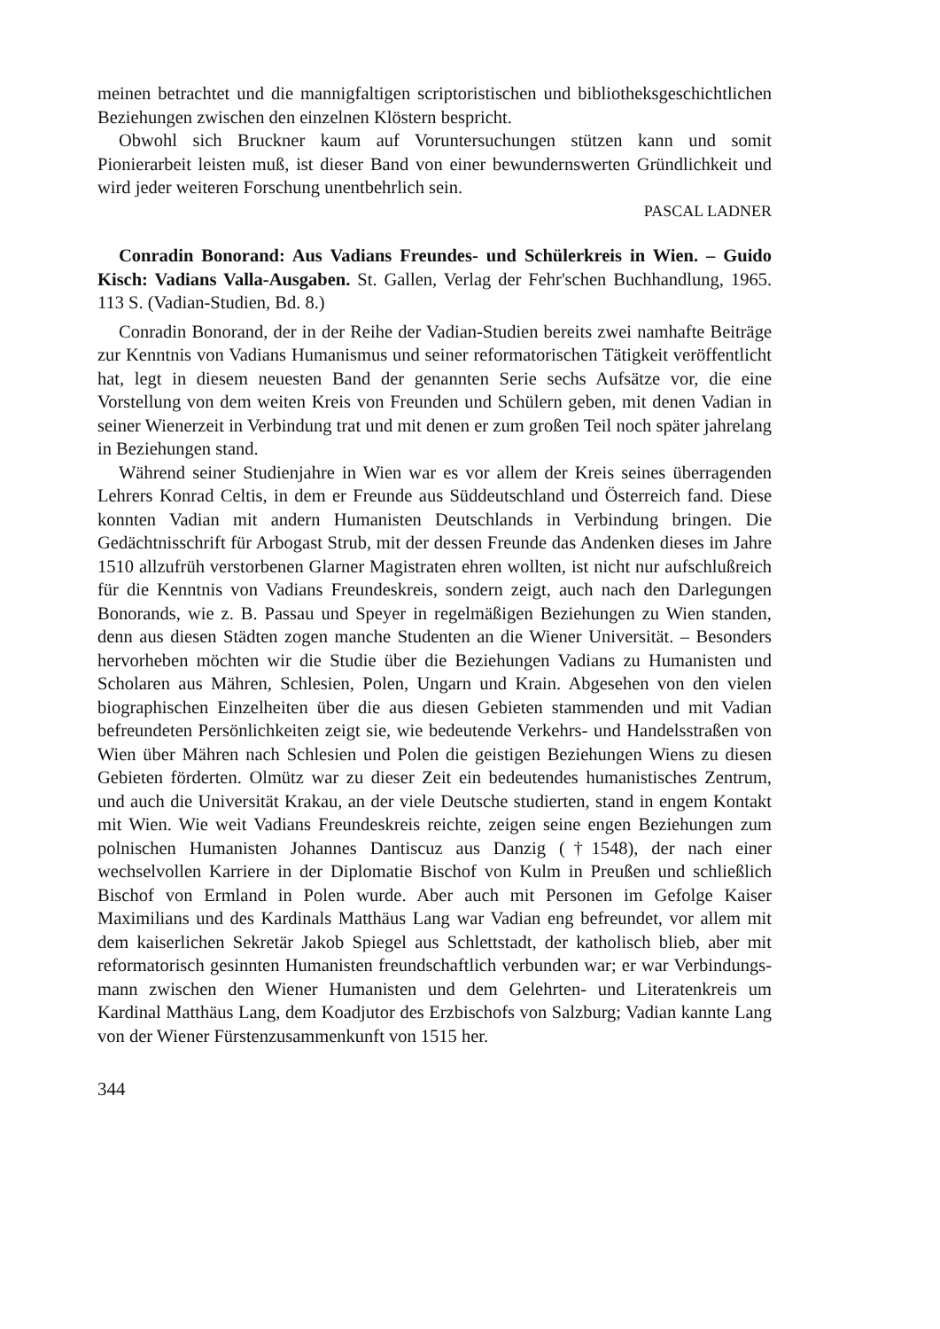meinen betrachtet und die mannigfaltigen scriptoristischen und bibliotheks­geschichtlichen Beziehungen zwischen den einzelnen Klöstern bespricht.
Obwohl sich Bruckner kaum auf Voruntersuchungen stützen kann und somit Pionierarbeit leisten muß, ist dieser Band von einer bewunderns­werten Gründlichkeit und wird jeder weiteren Forschung unentbehrlich sein.
PASCAL LADNER
Conradin Bonorand: Aus Vadians Freundes- und Schülerkreis in Wien. – Guido Kisch: Vadians Valla-Ausgaben. St. Gallen, Verlag der Fehr'schen Buchhandlung, 1965. 113 S. (Vadian-Studien, Bd. 8.)
Conradin Bonorand, der in der Reihe der Vadian-Studien bereits zwei namhafte Beiträge zur Kenntnis von Vadians Humanismus und seiner reformatorischen Tätigkeit veröffentlicht hat, legt in diesem neuesten Band der genannten Serie sechs Aufsätze vor, die eine Vorstellung von dem weiten Kreis von Freunden und Schülern geben, mit denen Vadian in seiner Wiener­zeit in Verbindung trat und mit denen er zum großen Teil noch später jahrelang in Beziehungen stand.
Während seiner Studienjahre in Wien war es vor allem der Kreis seines überragenden Lehrers Konrad Celtis, in dem er Freunde aus Süddeutschland und Österreich fand. Diese konnten Vadian mit andern Humanisten Deutsch­lands in Verbindung bringen. Die Gedächtnisschrift für Arbogast Strub, mit der dessen Freunde das Andenken dieses im Jahre 1510 allzufrüh verstorbenen Glarner Magistraten ehren wollten, ist nicht nur aufschlußreich für die Kenntnis von Vadians Freundeskreis, sondern zeigt, auch nach den Dar­legungen Bonorands, wie z. B. Passau und Speyer in regelmäßigen Be­ziehungen zu Wien standen, denn aus diesen Städten zogen manche Studen­ten an die Wiener Universität. – Besonders hervorheben möchten wir die Studie über die Beziehungen Vadians zu Humanisten und Scholaren aus Mähren, Schlesien, Polen, Ungarn und Krain. Abgesehen von den vielen biographischen Einzelheiten über die aus diesen Gebieten stammenden und mit Vadian befreundeten Persönlichkeiten zeigt sie, wie bedeutende Verkehrs- und Handelsstraßen von Wien über Mähren nach Schlesien und Polen die geistigen Beziehungen Wiens zu diesen Gebieten förderten. Olmütz war zu dieser Zeit ein bedeutendes humanistisches Zentrum, und auch die Universi­tät Krakau, an der viele Deutsche studierten, stand in engem Kontakt mit Wien. Wie weit Vadians Freundeskreis reichte, zeigen seine engen Beziehun­gen zum polnischen Humanisten Johannes Dantiscuz aus Danzig (†1548), der nach einer wechselvollen Karriere in der Diplomatie Bischof von Kulm in Preußen und schließlich Bischof von Ermland in Polen wurde. Aber auch mit Personen im Gefolge Kaiser Maximilians und des Kardinals Matthäus Lang war Vadian eng befreundet, vor allem mit dem kaiserlichen Sekretär Jakob Spiegel aus Schlettstadt, der katholisch blieb, aber mit reformatorisch gesinnten Humanisten freundschaftlich verbunden war; er war Verbindungs­mann zwischen den Wiener Humanisten und dem Gelehrten- und Literaten­kreis um Kardinal Matthäus Lang, dem Koadjutor des Erzbischofs von Salzburg; Vadian kannte Lang von der Wiener Fürstenzusammenkunft von 1515 her.
344